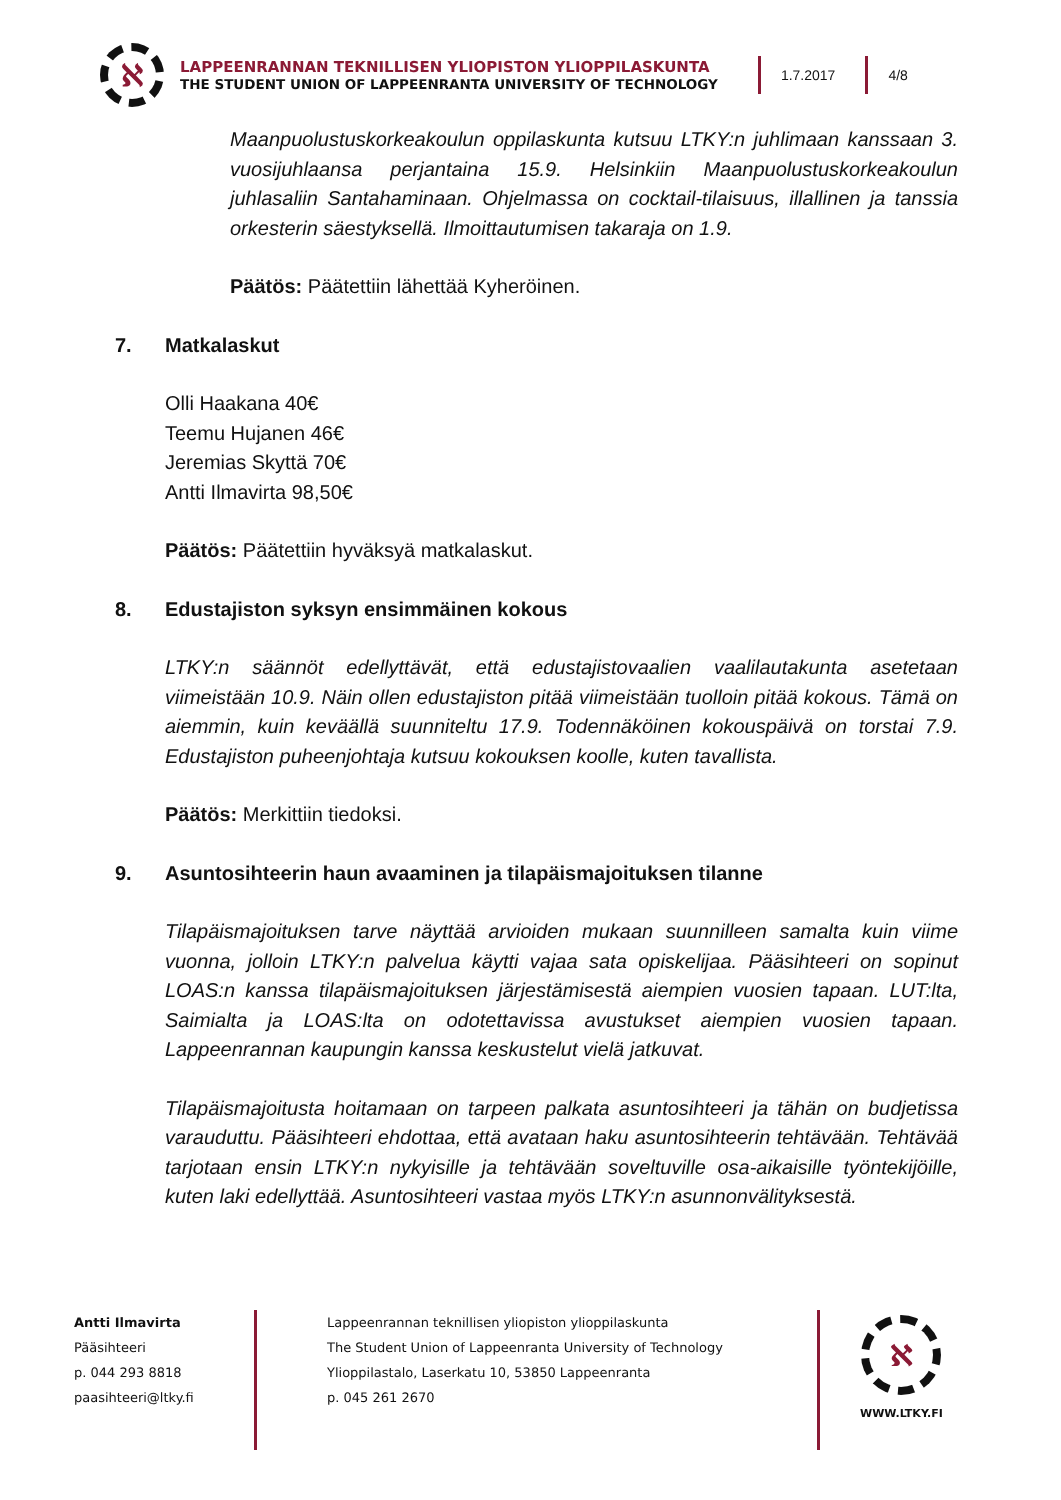ℵ
LAPPEENRANNAN TEKNILLISEN YLIOPISTON YLIOPPILASKUNTA
THE STUDENT UNION OF LAPPEENRANTA UNIVERSITY OF TECHNOLOGY
1.7.2017 4/8
Maanpuolustuskorkeakoulun oppilaskunta kutsuu LTKY:n juhlimaan kanssaan 3. vuosijuhlaansa perjantaina 15.9. Helsinkiin Maanpuolustuskorkeakoulun juhlasaliin Santahaminaan. Ohjelmassa on cocktail-tilaisuus, illallinen ja tanssia orkesterin säestyksellä. Ilmoittautumisen takaraja on 1.9.
Päätös: Päätettiin lähettää Kyheröinen.
7. Matkalaskut
Olli Haakana 40€
Teemu Hujanen 46€
Jeremias Skyttä 70€
Antti Ilmavirta 98,50€
Päätös: Päätettiin hyväksyä matkalaskut.
8. Edustajiston syksyn ensimmäinen kokous
LTKY:n säännöt edellyttävät, että edustajistovaalien vaalilautakunta asetetaan viimeistään 10.9. Näin ollen edustajiston pitää viimeistään tuolloin pitää kokous. Tämä on aiemmin, kuin keväällä suunniteltu 17.9. Todennäköinen kokouspäivä on torstai 7.9. Edustajiston puheenjohtaja kutsuu kokouksen koolle, kuten tavallista.
Päätös: Merkittiin tiedoksi.
9. Asuntosihteerin haun avaaminen ja tilapäismajoituksen tilanne
Tilapäismajoituksen tarve näyttää arvioiden mukaan suunnilleen samalta kuin viime vuonna, jolloin LTKY:n palvelua käytti vajaa sata opiskelijaa. Pääsihteeri on sopinut LOAS:n kanssa tilapäismajoituksen järjestämisestä aiempien vuosien tapaan. LUT:lta, Saimialta ja LOAS:lta on odotettavissa avustukset aiempien vuosien tapaan. Lappeenrannan kaupungin kanssa keskustelut vielä jatkuvat.
Tilapäismajoitusta hoitamaan on tarpeen palkata asuntosihteeri ja tähän on budjetissa varauduttu. Pääsihteeri ehdottaa, että avataan haku asuntosihteerin tehtävään. Tehtävää tarjotaan ensin LTKY:n nykyisille ja tehtävään soveltuville osa-aikaisille työntekijöille, kuten laki edellyttää. Asuntosihteeri vastaa myös LTKY:n asunnonvälityksestä.
Antti Ilmavirta
Pääsihteeri
p. 044 293 8818
paasihteeri@ltky.fi
Lappeenrannan teknillisen yliopiston ylioppilaskunta
The Student Union of Lappeenranta University of Technology
Ylioppilastalo, Laserkatu 10, 53850 Lappeenranta
p. 045 261 2670
ℵ
WWW.LTKY.FI